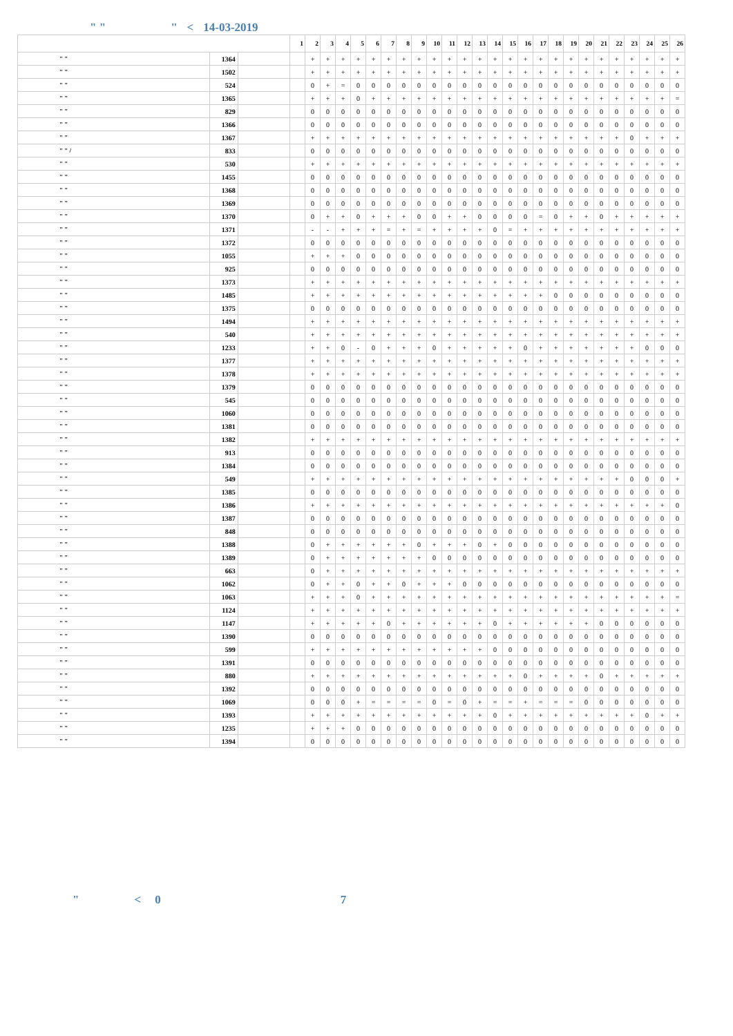" " " < 14-03-2019
| | | | 1 | 2 | 3 | 4 | 5 | 6 | 7 | 8 | 9 | 10 | 11 | 12 | 13 | 14 | 15 | 16 | 17 | 18 | 19 | 20 | 21 | 22 | 23 | 24 | 25 | 26 |
| --- | --- | --- | --- | --- | --- | --- | --- | --- | --- | --- | --- | --- | --- | --- | --- | --- | --- | --- | --- | --- | --- | --- | --- | --- | --- | --- | --- | --- |
| " " | 1364 | | | + | + | + | + | + | + | + | + | + | + | + | + | + | + | + | + | + | + | + | + | + | + | + | + | + |
| " " | 1502 | | | + | + | + | + | + | + | + | + | + | + | + | + | + | + | + | + | + | + | + | + | + | + | + | + | + |
| " " | 524 | | | 0 | + | = | 0 | 0 | 0 | 0 | 0 | 0 | 0 | 0 | 0 | 0 | 0 | 0 | 0 | 0 | 0 | 0 | 0 | 0 | 0 | 0 | 0 | 0 |
| " " | 1365 | | | + | + | + | 0 | + | + | + | + | + | + | + | + | + | + | + | + | + | + | + | + | + | + | + | + | = |
| " " | 829 | | | 0 | 0 | 0 | 0 | 0 | 0 | 0 | 0 | 0 | 0 | 0 | 0 | 0 | 0 | 0 | 0 | 0 | 0 | 0 | 0 | 0 | 0 | 0 | 0 | 0 |
| " " | 1366 | | | 0 | 0 | 0 | 0 | 0 | 0 | 0 | 0 | 0 | 0 | 0 | 0 | 0 | 0 | 0 | 0 | 0 | 0 | 0 | 0 | 0 | 0 | 0 | 0 | 0 |
| " " | 1367 | | | + | + | + | + | + | + | + | + | + | + | + | + | + | + | + | + | + | + | + | + | + | 0 | + | + | + |
| " " / | 833 | | | 0 | 0 | 0 | 0 | 0 | 0 | 0 | 0 | 0 | 0 | 0 | 0 | 0 | 0 | 0 | 0 | 0 | 0 | 0 | 0 | 0 | 0 | 0 | 0 | 0 |
| " " | 530 | | | + | + | + | + | + | + | + | + | + | + | + | + | + | + | + | + | + | + | + | + | + | + | + | + | + |
| " " | 1455 | | | 0 | 0 | 0 | 0 | 0 | 0 | 0 | 0 | 0 | 0 | 0 | 0 | 0 | 0 | 0 | 0 | 0 | 0 | 0 | 0 | 0 | 0 | 0 | 0 | 0 |
| " " | 1368 | | | 0 | 0 | 0 | 0 | 0 | 0 | 0 | 0 | 0 | 0 | 0 | 0 | 0 | 0 | 0 | 0 | 0 | 0 | 0 | 0 | 0 | 0 | 0 | 0 | 0 |
| " " | 1369 | | | 0 | 0 | 0 | 0 | 0 | 0 | 0 | 0 | 0 | 0 | 0 | 0 | 0 | 0 | 0 | 0 | 0 | 0 | 0 | 0 | 0 | 0 | 0 | 0 | 0 |
| " " | 1370 | | | 0 | + | + | 0 | + | + | + | 0 | 0 | + | + | 0 | 0 | 0 | 0 | = | 0 | + | + | 0 | + | + | + | + | + |
| " " | 1371 | | | - | - | + | + | + | = | + | = | + | + | + | + | 0 | = | + | + | + | + | + | + | + | + | + | + | + |
| " " | 1372 | | | 0 | 0 | 0 | 0 | 0 | 0 | 0 | 0 | 0 | 0 | 0 | 0 | 0 | 0 | 0 | 0 | 0 | 0 | 0 | 0 | 0 | 0 | 0 | 0 | 0 |
| " " | 1055 | | | + | + | + | 0 | 0 | 0 | 0 | 0 | 0 | 0 | 0 | 0 | 0 | 0 | 0 | 0 | 0 | 0 | 0 | 0 | 0 | 0 | 0 | 0 | 0 |
| " " | 925 | | | 0 | 0 | 0 | 0 | 0 | 0 | 0 | 0 | 0 | 0 | 0 | 0 | 0 | 0 | 0 | 0 | 0 | 0 | 0 | 0 | 0 | 0 | 0 | 0 | 0 |
| " " | 1373 | | | + | + | + | + | + | + | + | + | + | + | + | + | + | + | + | + | + | + | + | + | + | + | + | + | + |
| " " | 1485 | | | + | + | + | + | + | + | + | + | + | + | + | + | + | + | + | + | 0 | 0 | 0 | 0 | 0 | 0 | 0 | 0 | 0 |
| " " | 1375 | | | 0 | 0 | 0 | 0 | 0 | 0 | 0 | 0 | 0 | 0 | 0 | 0 | 0 | 0 | 0 | 0 | 0 | 0 | 0 | 0 | 0 | 0 | 0 | 0 | 0 |
| " " | 1494 | | | + | + | + | + | + | + | + | + | + | + | + | + | + | + | + | + | + | + | + | + | + | + | + | + | + |
| " " | 540 | | | + | + | + | + | + | + | + | + | + | + | + | + | + | + | + | + | + | + | + | + | + | + | + | + | + |
| " " | 1233 | | | + | + | 0 | - | 0 | + | + | + | 0 | + | + | + | + | + | 0 | + | + | + | + | + | + | + | 0 | 0 | 0 |
| " " | 1377 | | | + | + | + | + | + | + | + | + | + | + | + | + | + | + | + | + | + | + | + | + | + | + | + | + | + |
| " " | 1378 | | | + | + | + | + | + | + | + | + | + | + | + | + | + | + | + | + | + | + | + | + | + | + | + | + | + |
| " " | 1379 | | | 0 | 0 | 0 | 0 | 0 | 0 | 0 | 0 | 0 | 0 | 0 | 0 | 0 | 0 | 0 | 0 | 0 | 0 | 0 | 0 | 0 | 0 | 0 | 0 | 0 |
| " " | 545 | | | 0 | 0 | 0 | 0 | 0 | 0 | 0 | 0 | 0 | 0 | 0 | 0 | 0 | 0 | 0 | 0 | 0 | 0 | 0 | 0 | 0 | 0 | 0 | 0 | 0 |
| " " | 1060 | | | 0 | 0 | 0 | 0 | 0 | 0 | 0 | 0 | 0 | 0 | 0 | 0 | 0 | 0 | 0 | 0 | 0 | 0 | 0 | 0 | 0 | 0 | 0 | 0 | 0 |
| " " | 1381 | | | 0 | 0 | 0 | 0 | 0 | 0 | 0 | 0 | 0 | 0 | 0 | 0 | 0 | 0 | 0 | 0 | 0 | 0 | 0 | 0 | 0 | 0 | 0 | 0 | 0 |
| " " | 1382 | | | + | + | + | + | + | + | + | + | + | + | + | + | + | + | + | + | + | + | + | + | + | + | + | + | + |
| " " | 913 | | | 0 | 0 | 0 | 0 | 0 | 0 | 0 | 0 | 0 | 0 | 0 | 0 | 0 | 0 | 0 | 0 | 0 | 0 | 0 | 0 | 0 | 0 | 0 | 0 | 0 |
| " " | 1384 | | | 0 | 0 | 0 | 0 | 0 | 0 | 0 | 0 | 0 | 0 | 0 | 0 | 0 | 0 | 0 | 0 | 0 | 0 | 0 | 0 | 0 | 0 | 0 | 0 | 0 |
| " " | 549 | | | + | + | + | + | + | + | + | + | + | + | + | + | + | + | + | + | + | + | + | + | + | 0 | 0 | 0 | + |
| " " | 1385 | | | 0 | 0 | 0 | 0 | 0 | 0 | 0 | 0 | 0 | 0 | 0 | 0 | 0 | 0 | 0 | 0 | 0 | 0 | 0 | 0 | 0 | 0 | 0 | 0 | 0 |
| " " | 1386 | | | + | + | + | + | + | + | + | + | + | + | + | + | + | + | + | + | + | + | + | + | + | + | + | + | 0 |
| " " | 1387 | | | 0 | 0 | 0 | 0 | 0 | 0 | 0 | 0 | 0 | 0 | 0 | 0 | 0 | 0 | 0 | 0 | 0 | 0 | 0 | 0 | 0 | 0 | 0 | 0 | 0 |
| " " | 848 | | | 0 | 0 | 0 | 0 | 0 | 0 | 0 | 0 | 0 | 0 | 0 | 0 | 0 | 0 | 0 | 0 | 0 | 0 | 0 | 0 | 0 | 0 | 0 | 0 | 0 |
| " " | 1388 | | | 0 | + | + | + | + | + | + | 0 | + | + | + | 0 | + | 0 | 0 | 0 | 0 | 0 | 0 | 0 | 0 | 0 | 0 | 0 | 0 |
| " " | 1389 | | | 0 | + | + | + | + | + | + | + | 0 | 0 | 0 | 0 | 0 | 0 | 0 | 0 | 0 | 0 | 0 | 0 | 0 | 0 | 0 | 0 | 0 |
| " " | 663 | | | 0 | + | + | + | + | + | + | + | + | + | + | + | + | + | + | + | + | + | + | + | + | + | + | + | + |
| " " | 1062 | | | 0 | + | + | 0 | + | + | 0 | + | + | + | 0 | 0 | 0 | 0 | 0 | 0 | 0 | 0 | 0 | 0 | 0 | 0 | 0 | 0 | 0 |
| " " | 1063 | | | + | + | + | 0 | + | + | + | + | + | + | + | + | + | + | + | + | + | + | + | + | + | + | + | + | = |
| " " | 1124 | | | + | + | + | + | + | + | + | + | + | + | + | + | + | + | + | + | + | + | + | + | + | + | + | + | + |
| " " | 1147 | | | + | + | + | + | + | 0 | + | + | + | + | + | + | 0 | + | + | + | + | + | + | 0 | 0 | 0 | 0 | 0 | 0 |
| " " | 1390 | | | 0 | 0 | 0 | 0 | 0 | 0 | 0 | 0 | 0 | 0 | 0 | 0 | 0 | 0 | 0 | 0 | 0 | 0 | 0 | 0 | 0 | 0 | 0 | 0 | 0 |
| " " | 599 | | | + | + | + | + | + | + | + | + | + | + | + | + | 0 | 0 | 0 | 0 | 0 | 0 | 0 | 0 | 0 | 0 | 0 | 0 | 0 |
| " " | 1391 | | | 0 | 0 | 0 | 0 | 0 | 0 | 0 | 0 | 0 | 0 | 0 | 0 | 0 | 0 | 0 | 0 | 0 | 0 | 0 | 0 | 0 | 0 | 0 | 0 | 0 |
| " " | 880 | | | + | + | + | + | + | + | + | + | + | + | + | + | + | + | 0 | + | + | + | + | 0 | + | + | + | + | + |
| " " | 1392 | | | 0 | 0 | 0 | 0 | 0 | 0 | 0 | 0 | 0 | 0 | 0 | 0 | 0 | 0 | 0 | 0 | 0 | 0 | 0 | 0 | 0 | 0 | 0 | 0 | 0 |
| " " | 1069 | | | 0 | 0 | 0 | + | = | = | = | = | 0 | = | 0 | + | = | = | + | = | = | = | 0 | 0 | 0 | 0 | 0 | 0 | 0 |
| " " | 1393 | | | + | + | + | + | + | + | + | + | + | + | + | + | 0 | + | + | + | + | + | + | + | + | + | 0 | + | + |
| " " | 1235 | | | + | + | + | 0 | 0 | 0 | 0 | 0 | 0 | 0 | 0 | 0 | 0 | 0 | 0 | 0 | 0 | 0 | 0 | 0 | 0 | 0 | 0 | 0 | 0 |
| " " | 1394 | | | 0 | 0 | 0 | 0 | 0 | 0 | 0 | 0 | 0 | 0 | 0 | 0 | 0 | 0 | 0 | 0 | 0 | 0 | 0 | 0 | 0 | 0 | 0 | 0 | 0 |
" < 07